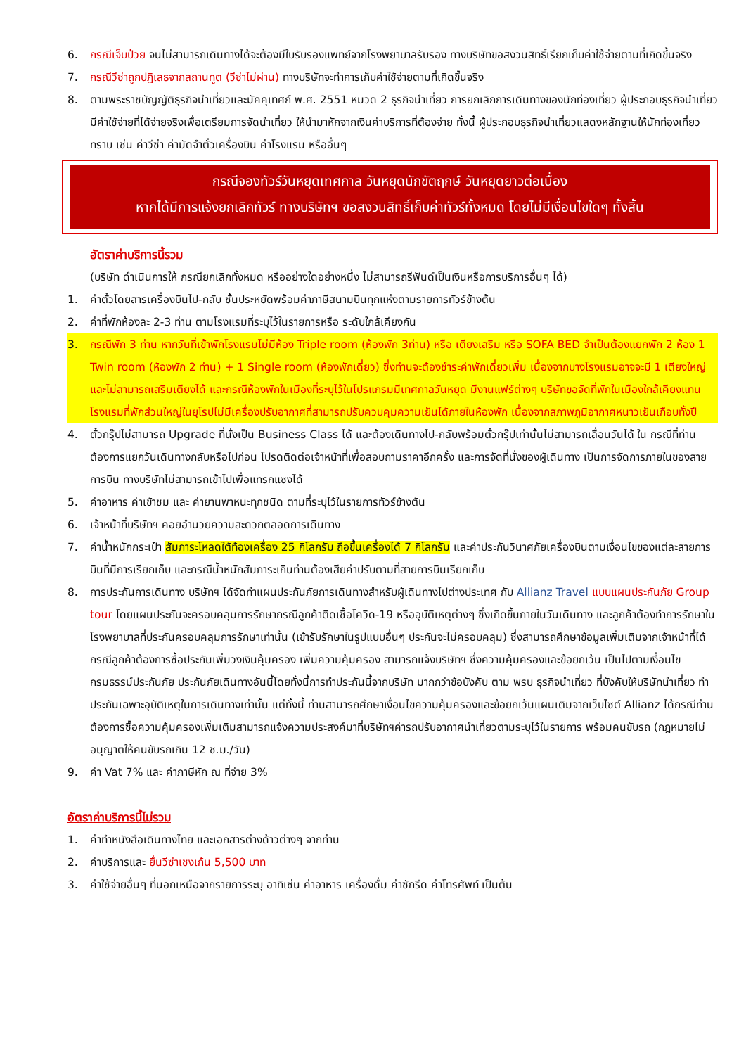6. กรณีเจ็บป่วย จนไม่สามารถเดินทางได้จะต้องมีใบรับรองแพทย์จากโรงพยาบาลรับรอง ทางบริษัทขอสงวนสิทธิ์เรียกเก็บค่าใช้จ่ายตามที่เกิดขึ้นจริง
7. กรณีวีซ่าถูกปฏิเสธจากสถานทูต (วีซ่าไม่ผ่าน) ทางบริษัทจะทำการเก็บค่าใช้จ่ายตามที่เกิดขึ้นจริง
8. ตามพระราชบัญญัติธุรกิจนำเที่ยวและมัคคุเทศก์ พ.ศ. 2551 หมวด 2 ธุรกิจนำเที่ยว การยกเลิกการเดินทางของนักท่องเที่ยว ผู้ประกอบธุรกิจนำเที่ยวมีค่าใช้จ่ายที่ได้จ่ายจริงเพื่อเตรียมการจัดนำเที่ยว ให้นำมาหักจากเงินค่าบริการที่ต้องจ่าย ทั้งนี้ ผู้ประกอบธุรกิจนำเที่ยวแสดงหลักฐานให้นักท่องเที่ยวทราบ เช่น ค่าวีซ่า ค่ามัดจำตั๋วเครื่องบิน ค่าโรงแรม หรืออื่นๆ
กรณีจองทัวร์วันหยุดเทศกาล วันหยุดนักขัตฤกษ์ วันหยุดยาวต่อเนื่อง
หากได้มีการแจ้งยกเลิกทัวร์ ทางบริษัทฯ ขอสงวนสิทธิ์เก็บค่าทัวร์ทั้งหมด โดยไม่มีเงื่อนไขใดๆ ทั้งสิ้น
อัตราค่าบริการนี้รวม
(บริษัท ดำเนินการให้ กรณียกเลิกทั้งหมด หรืออย่างใดอย่างหนึ่ง ไม่สามารถรีฟันด์เป็นเงินหรือการบริการอื่นๆ ได้)
1. ค่าตั๋วโดยสารเครื่องบินไป-กลับ ชั้นประหยัดพร้อมค่าภาษีสนามบินทุกแห่งตามรายการทัวร์ข้างต้น
2. ค่าที่พักห้องละ 2-3 ท่าน ตามโรงแรมที่ระบุไว้ในรายการหรือ ระดับใกล้เคียงกัน
3. กรณีพัก 3 ท่าน หากวันที่เข้าพักโรงแรมไม่มีห้อง Triple room (ห้องพัก 3ท่าน) หรือ เตียงเสริม หรือ SOFA BED จำเป็นต้องแยกพัก 2 ห้อง 1 Twin room (ห้องพัก 2 ท่าน) + 1 Single room (ห้องพักเดี่ยว) ซึ่งท่านจะต้องชำระค่าพักเดี่ยวเพิ่ม เนื่องจากบางโรงแรมอาจจะมี 1 เตียงใหญ่ และไม่สามารถเสริมเตียงได้ และกรณีห้องพักในเมืองที่ระบุไว้ในโปรแกรมมีเทศกาลวันหยุด มีงานแฟร์ต่างๆ บริษัทขอจัดที่พักในเมืองใกล้เคียงแทน โรงแรมที่พักส่วนใหญ่ในยุโรปไม่มีเครื่องปรับอากาศที่สามารถปรับควบคุมความเย็นได้ภายในห้องพัก เนื่องจากสภาพภูมิอากาศหนาวเย็นเกือบทั้งปี
4. ตั๋วกรุ๊ปไม่สามารถ Upgrade ที่นั่งเป็น Business Class ได้ และต้องเดินทางไป-กลับพร้อมตั๋วกรุ๊ปเท่านั้นไม่สามารถเลื่อนวันได้ ใน กรณีที่ท่านต้องการแยกวันเดินทางกลับหรือไปก่อน โปรดติดต่อเจ้าหน้าที่เพื่อสอบถามราคาอีกครั้ง และการจัดที่นั่งของผู้เดินทาง เป็นการจัดการภายในของสายการบิน ทางบริษัทไม่สามารถเข้าไปเพื่อแทรกแซงได้
5. ค่าอาหาร ค่าเข้าชม และ ค่ายานพาหนะทุกชนิด ตามที่ระบุไว้ในรายการทัวร์ข้างต้น
6. เจ้าหน้าที่บริษัทฯ คอยอำนวยความสะดวกตลอดการเดินทาง
7. ค่าน้ำหนักกระเป๋า สัมภาระโหลดใต้ท้องเครื่อง 25 กิโลกรัม ถือขึ้นเครื่องได้ 7 กิโลกรัม และค่าประกันวินาศภัยเครื่องบินตามเงื่อนไขของแต่ละสายการบินที่มีการเรียกเก็บ และกรณีน้ำหนักสัมภาระเกินท่านต้องเสียค่าปรับตามที่สายการบินเรียกเก็บ
8. การประกันการเดินทาง บริษัทฯ ได้จัดทำแผนประกันภัยการเดินทางสำหรับผู้เดินทางไปต่างประเทศ กับ Allianz Travel แบบแผนประกันภัย Group tour โดยแผนประกันจะครอบคลุมการรักษากรณีลูกค้าติดเชื้อโควิด-19 หรืออุบัติเหตุต่างๆ ซึ่งเกิดขึ้นภายในวันเดินทาง และลูกค้าต้องทำการรักษาในโรงพยาบาลที่ประกันครอบคลุมการรักษาเท่านั้น (เข้ารับรักษาในรูปแบบอื่นๆ ประกันจะไม่ครอบคลุม) ซึ่งสามารถศึกษาข้อมูลเพิ่มเติมจากเจ้าหน้าที่ได้ กรณีลูกค้าต้องการซื้อประกันเพิ่มวงเงินคุ้มครอง เพิ่มความคุ้มครอง สามารถแจ้งบริษัทฯ ซึ่งความคุ้มครองและข้อยกเว้น เป็นไปตามเงื่อนไขกรมธรรม์ประกันภัย ประกันภัยเดินทางอันนี้โดยทั้งนี้การทำประกันนี้จากบริษัท มากกว่าข้อบังคับ ตาม พรบ ธุรกิจนำเที่ยว ที่บังคับให้บริษัทนำเที่ยว ทำประกันเฉพาะอุบัติเหตุในการเดินทางเท่านั้น แต่ทั้งนี้ ท่านสามารถศึกษาเงื่อนไขความคุ้มครองและข้อยกเว้นแผนเติมจากเว็บไซต์ Allianz ได้กรณีท่านต้องการซื้อความคุ้มครองเพิ่มเติมสามารถแจ้งความประสงค์มาที่บริษัทฯค่ารถปรับอากาศนำเที่ยวตามระบุไว้ในรายการ พร้อมคนขับรถ (กฎหมายไม่อนุญาตให้คนขับรถเกิน 12 ช.ม./วัน)
9. ค่า Vat 7% และ ค่าภาษีหัก ณ ที่จ่าย 3%
อัตราค่าบริการนี้ไม่รวม
1. ค่าทำหนังสือเดินทางไทย และเอกสารต่างด้าวต่างๆ จากท่าน
2. ค่าบริการและ ยื่นวีซ่าเชงเก้น 5,500 บาท
3. ค่าใช้จ่ายอื่นๆ ที่นอกเหนือจากรายการระบุ อาทิเช่น ค่าอาหาร เครื่องดื่ม ค่าซักรีด ค่าโทรศัพท์ เป็นต้น